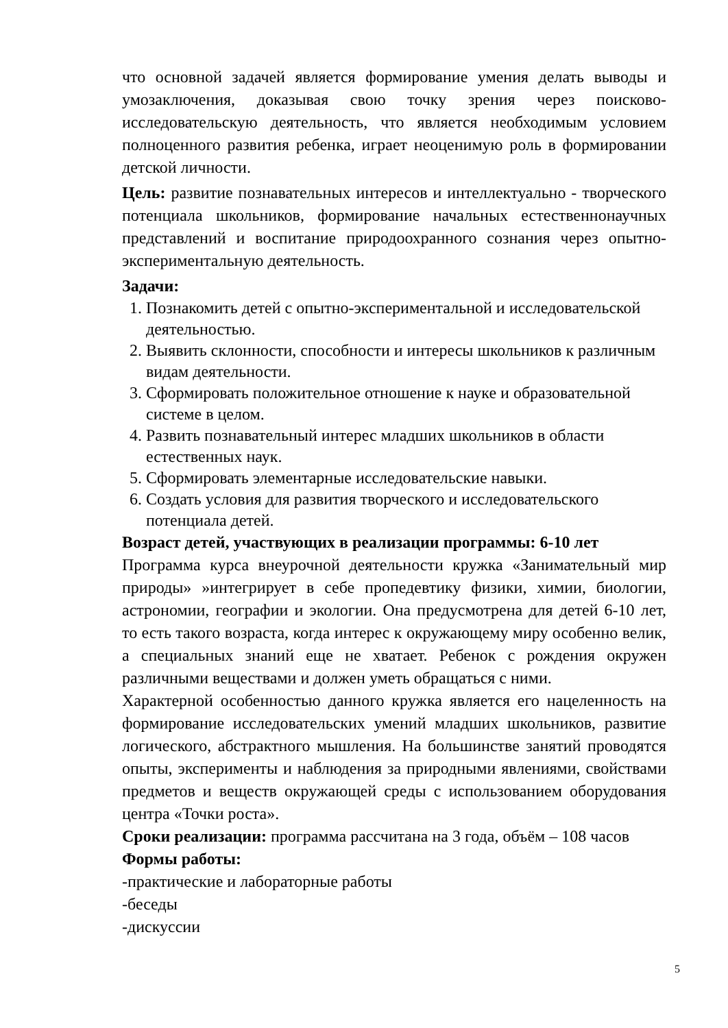что основной задачей является формирование умения делать выводы и умозаключения, доказывая свою точку зрения через поисково-исследовательскую деятельность, что является необходимым условием полноценного развития ребенка, играет неоценимую роль в формировании детской личности.
Цель: развитие познавательных интересов и интеллектуально - творческого потенциала школьников, формирование начальных естественнонаучных представлений и воспитание природоохранного сознания через опытно-экспериментальную деятельность.
Задачи:
1. Познакомить детей с опытно-экспериментальной и исследовательской деятельностью.
2. Выявить склонности, способности и интересы школьников к различным видам деятельности.
3. Сформировать положительное отношение к науке и образовательной системе в целом.
4. Развить познавательный интерес младших школьников в области естественных наук.
5. Сформировать элементарные исследовательские навыки.
6. Создать условия для развития творческого и исследовательского потенциала детей.
Возраст детей, участвующих в реализации программы: 6-10 лет
Программа курса внеурочной деятельности кружка «Занимательный мир природы» »интегрирует в себе пропедевтику физики, химии, биологии, астрономии, географии и экологии. Она предусмотрена для детей 6-10 лет, то есть такого возраста, когда интерес к окружающему миру особенно велик, а специальных знаний еще не хватает. Ребенок с рождения окружен различными веществами и должен уметь обращаться с ними.
Характерной особенностью данного кружка является его нацеленность на формирование исследовательских умений младших школьников, развитие логического, абстрактного мышления. На большинстве занятий проводятся опыты, эксперименты и наблюдения за природными явлениями, свойствами предметов и веществ окружающей среды с использованием оборудования центра «Точки роста».
Сроки реализации: программа рассчитана на 3 года, объём – 108 часов
Формы работы:
-практические и лабораторные работы
-беседы
-дискуссии
5